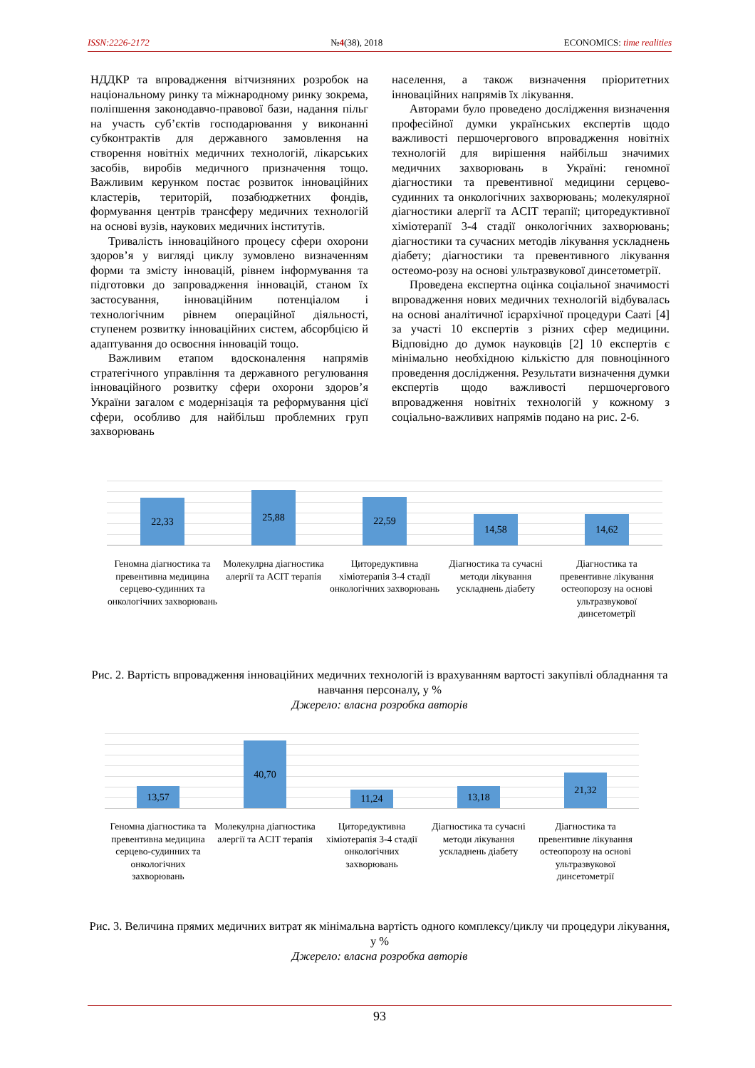ISSN:2226-2172 №4(38), 2018 ECONOMICS: time realities
НДДКР та впровадження вітчизняних розробок на національному ринку та міжнародному ринку зокрема, поліпшення законодавчо-правової бази, надання пільг на участь суб’єктів господарювання у виконанні субконтрактів для державного замовлення на створення новітніх медичних технологій, лікарських засобів, виробів медичного призначення тощо. Важливим керунком постає розвиток інноваційних кластерів, територій, позабюджетних фондів, формування центрів трансферу медичних технологій на основі вузів, наукових медичних інститутів.
Тривалість інноваційного процесу сфери охорони здоров’я у вигляді циклу зумовлено визначенням форми та змісту інновацій, рівнем інформування та підготовки до запровадження інновацій, станом їх застосування, інноваційним потенціалом і технологічним рівнем операційної діяльності, ступенем розвитку інноваційних систем, абсорбцією й адаптування до освоєння інновацій тощо.
Важливим етапом вдосконалення напрямів стратегічного управління та державного регулювання інноваційного розвитку сфери охорони здоров’я України загалом є модернізація та реформування цієї сфери, особливо для найбільш проблемних груп захворювань
населення, а також визначення пріоритетних інноваційних напрямів їх лікування.
Авторами було проведено дослідження визначення професійної думки українських експертів щодо важливості першочергового впровадження новітніх технологій для вирішення найбільш значимих медичних захворювань в Україні: геномної діагностики та превентивної медицини серцево-судинних та онкологічних захворювань; молекулярної діагностики алергії та ACIT терапії; циторедуктивної хіміотерапії 3-4 стадії онкологічних захворювань; діагностики та сучасних методів лікування ускладнень діабету; діагностики та превентивного лікування остеомо-розу на основі ультразвукової динсетометрії.
Проведена експертна оцінка соціальної значимості впровадження нових медичних технологій відбувалась на основі аналітичної ієрархічної процедури Сааті [4] за участі 10 експертів з різних сфер медицини. Відповідно до думок науковців [2] 10 експертів є мінімально необхідною кількістю для повноцінного проведення дослідження. Результати визначення думки експертів щодо важливості першочергового впровадження новітніх технологій у кожному з соціально-важливих напрямів подано на рис. 2-6.
22,33
25,88
22,59
14,58
14,62
Геномна діагностика та превентивна медицина серцево-судинних та онкологічних захворювань
Молекулрна діагностика алергії та ACIT терапія
Циторедуктивна хіміотерапія 3-4 стадії онкологічних захворювань
Діагностика та сучасні методи лікування ускладнень діабету
Діагностика та превентивне лікування остеопорозу на основі ультразвукової динсетометрії
Рис. 2. Вартість впровадження інноваційних медичних технологій із врахуванням вартості закупівлі обладнання та навчання персоналу, у %
Джерело: власна розробка авторів
13,57
40,70
11,24
13,18
21,32
Геномна діагностика та превентивна медицина серцево-судинних та онкологічних захворювань
Молекулрна діагностика алергії та ACIT терапія
Циторедуктивна хіміотерапія 3-4 стадії онкологічних захворювань
Діагностика та сучасні методи лікування ускладнень діабету
Діагностика та превентивне лікування остеопорозу на основі ультразвукової динсетометрії
Рис. 3. Величина прямих медичних витрат як мінімальна вартість одного комплексу/циклу чи процедури лікування, у %
Джерело: власна розробка авторів
93